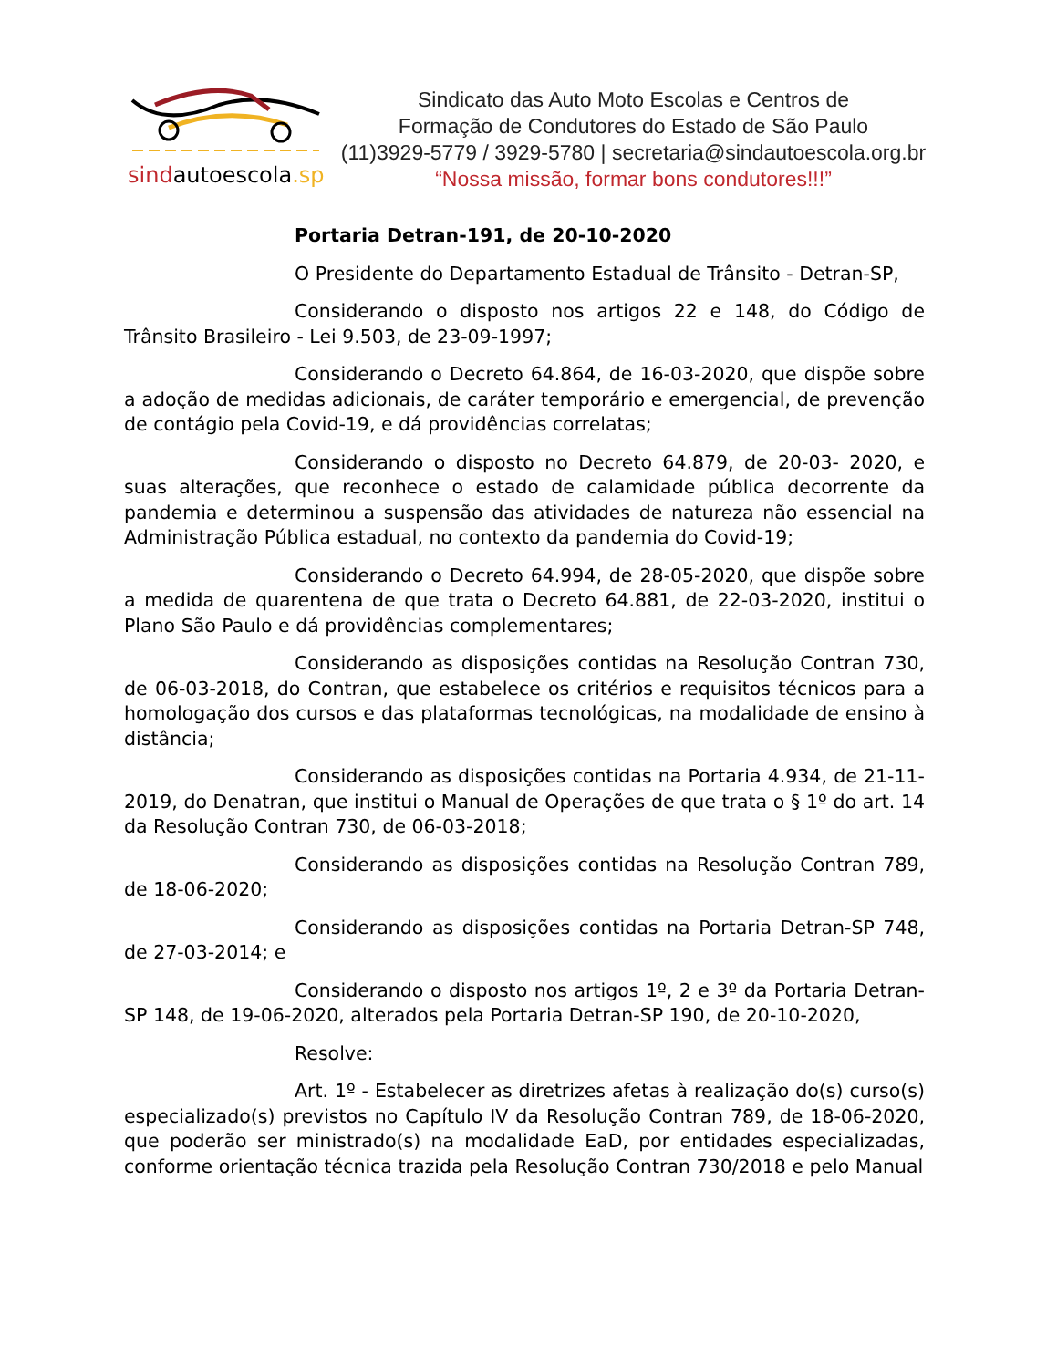sindautoescola.sp
Sindicato das Auto Moto Escolas e Centros de
Formação de Condutores do Estado de São Paulo
(11)3929-5779 / 3929-5780 | secretaria@sindautoescola.org.br
“Nossa missão, formar bons condutores!!!”
Portaria Detran-191, de 20-10-2020
O Presidente do Departamento Estadual de Trânsito - Detran-SP,
Considerando o disposto nos artigos 22 e 148, do Código de Trânsito Brasileiro - Lei 9.503, de 23-09-1997;
Considerando o Decreto 64.864, de 16-03-2020, que dispõe sobre a adoção de medidas adicionais, de caráter temporário e emergencial, de prevenção de contágio pela Covid-19, e dá providências correlatas;
Considerando o disposto no Decreto 64.879, de 20-03- 2020, e suas alterações, que reconhece o estado de calamidade pública decorrente da pandemia e determinou a suspensão das atividades de natureza não essencial na Administração Pública estadual, no contexto da pandemia do Covid-19;
Considerando o Decreto 64.994, de 28-05-2020, que dispõe sobre a medida de quarentena de que trata o Decreto 64.881, de 22-03-2020, institui o Plano São Paulo e dá providências complementares;
Considerando as disposições contidas na Resolução Contran 730, de 06-03-2018, do Contran, que estabelece os critérios e requisitos técnicos para a homologação dos cursos e das plataformas tecnológicas, na modalidade de ensino à distância;
Considerando as disposições contidas na Portaria 4.934, de 21-11-2019, do Denatran, que institui o Manual de Operações de que trata o § 1º do art. 14 da Resolução Contran 730, de 06-03-2018;
Considerando as disposições contidas na Resolução Contran 789, de 18-06-2020;
Considerando as disposições contidas na Portaria Detran-SP 748, de 27-03-2014; e
Considerando o disposto nos artigos 1º, 2 e 3º da Portaria Detran-SP 148, de 19-06-2020, alterados pela Portaria Detran-SP 190, de 20-10-2020,
Resolve:
Art. 1º - Estabelecer as diretrizes afetas à realização do(s) curso(s) especializado(s) previstos no Capítulo IV da Resolução Contran 789, de 18-06-2020, que poderão ser ministrado(s) na modalidade EaD, por entidades especializadas, conforme orientação técnica trazida pela Resolução Contran 730/2018 e pelo Manual